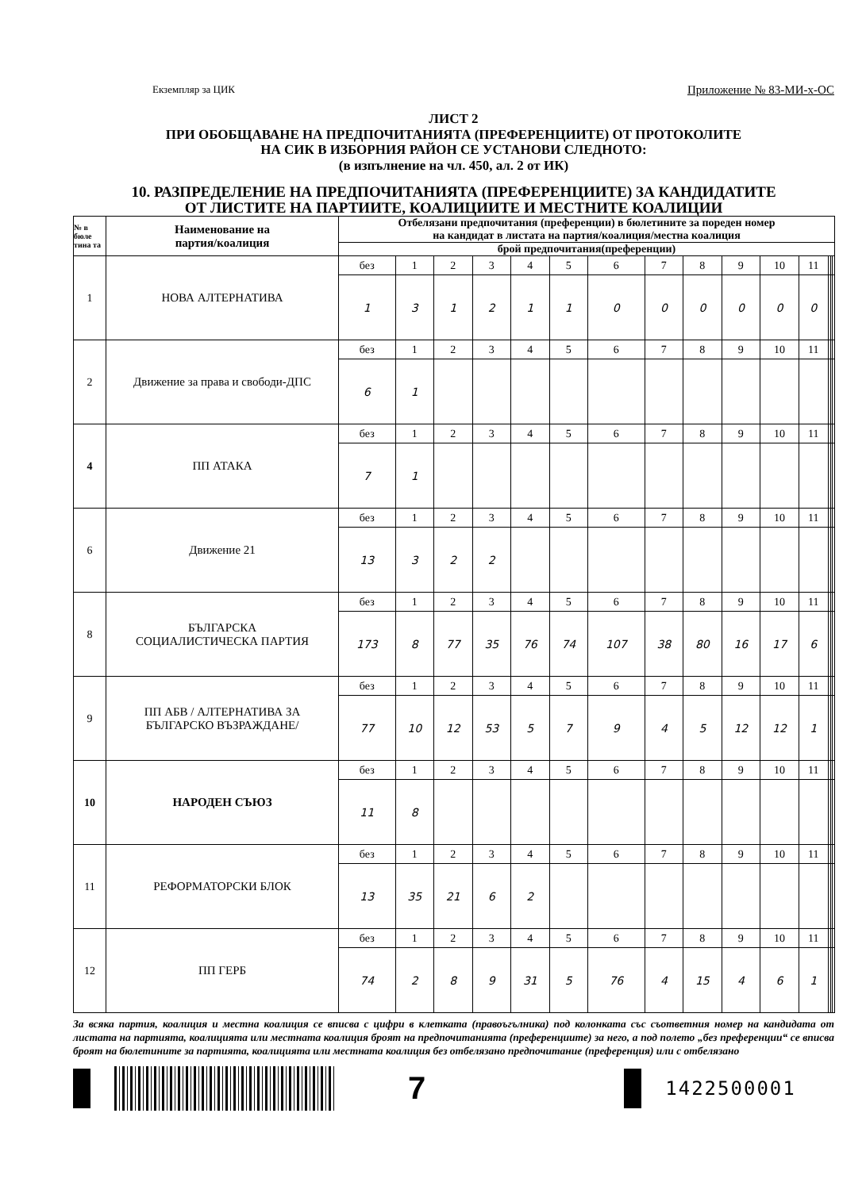Екземпляр за ЦИК Приложение № 83-МИ-х-ОС
ЛИСТ 2
ПРИ ОБОБЩАВАНЕ НА ПРЕДПОЧИТАНИЯТА (ПРЕФЕРЕНЦИИТЕ) ОТ ПРОТОКОЛИТЕ
НА СИК В ИЗБОРНИЯ РАЙОН СЕ УСТАНОВИ СЛЕДНОТО:
(в изпълнение на чл. 450, ал. 2 от ИК)
10. РАЗПРЕДЕЛЕНИЕ НА ПРЕДПОЧИТАНИЯТА (ПРЕФЕРЕНЦИИТЕ) ЗА КАНДИДАТИТЕ
ОТ ЛИСТИТЕ НА ПАРТИИТЕ, КОАЛИЦИИТЕ И МЕСТНИТЕ КОАЛИЦИИ
| № в бюле тина та | Наименование на партия/коалиция | Отбелязани предпочитания (преференции) в бюлетините за пореден номер на кандидат в листата на партия/коалиция/местна коалиция | | | | | | | | | | | | | | |
| --- | --- | --- | --- | --- | --- | --- | --- | --- | --- | --- | --- | --- | --- | --- | --- | --- |
| | | брой предпочитания(преференции) | | | | | | | | | | | | | | |
| 1 | НОВА АЛТЕРНАТИВА | без | 1 | 2 | 3 | 4 | 5 | 6 | 7 | 8 | 9 | 10 | 11 | | | |
| | | 1 | 3 | 1 | 2 | 1 | 1 | 0 | 0 | 0 | 0 | 0 | 0 | | | |
| 2 | Движение за права и свободи-ДПС | без | 1 | 2 | 3 | 4 | 5 | 6 | 7 | 8 | 9 | 10 | 11 | | | |
| | | 6 | 1 | | | | | | | | | | | | | |
| 4 | ПП АТАКА | без | 1 | 2 | 3 | 4 | 5 | 6 | 7 | 8 | 9 | 10 | 11 | | | |
| | | 7 | 1 | | | | | | | | | | | | | |
| 6 | Движение 21 | без | 1 | 2 | 3 | 4 | 5 | 6 | 7 | 8 | 9 | 10 | 11 | | | |
| | | 13 | 3 | 2 | 2 | | | | | | | | | | | |
| 8 | БЪЛГАРСКА СОЦИАЛИСТИЧЕСКА ПАРТИЯ | без | 1 | 2 | 3 | 4 | 5 | 6 | 7 | 8 | 9 | 10 | 11 | | | |
| | | 173 | 8 | 77 | 35 | 76 | 74 | 107 | 38 | 80 | 16 | 17 | 6 | | | |
| 9 | ПП АБВ / АЛТЕРНАТИВА ЗА БЪЛГАРСКО ВЪЗРАЖДАНЕ/ | без | 1 | 2 | 3 | 4 | 5 | 6 | 7 | 8 | 9 | 10 | 11 | | | |
| | | 77 | 10 | 12 | 53 | 5 | 7 | 9 | 4 | 5 | 12 | 12 | 1 | | | |
| 10 | НАРОДЕН СЪЮЗ | без | 1 | 2 | 3 | 4 | 5 | 6 | 7 | 8 | 9 | 10 | 11 | | | |
| | | 11 | 8 | | | | | | | | | | | | | |
| 11 | РЕФОРМАТОРСКИ БЛОК | без | 1 | 2 | 3 | 4 | 5 | 6 | 7 | 8 | 9 | 10 | 11 | | | |
| | | 13 | 35 | 21 | 6 | 2 | | | | | | | | | | |
| 12 | ПП ГЕРБ | без | 1 | 2 | 3 | 4 | 5 | 6 | 7 | 8 | 9 | 10 | 11 | | | |
| | | 74 | 2 | 8 | 9 | 31 | 5 | 76 | 4 | 15 | 4 | 6 | 1 | | | |
За всяка партия, коалиция и местна коалиция се вписва с цифри в клетката (правоъгълника) под колонката със съответния номер на кандидата от листата на партията, коалицията или местната коалиция броят на предпочитанията (преференциите) за него, а под полето „без преференции“ се вписва броят на бюлетините за партията, коалицията или местната коалиция без отбелязано предпочитание (преференция) или с отбелязано
7
1422500001